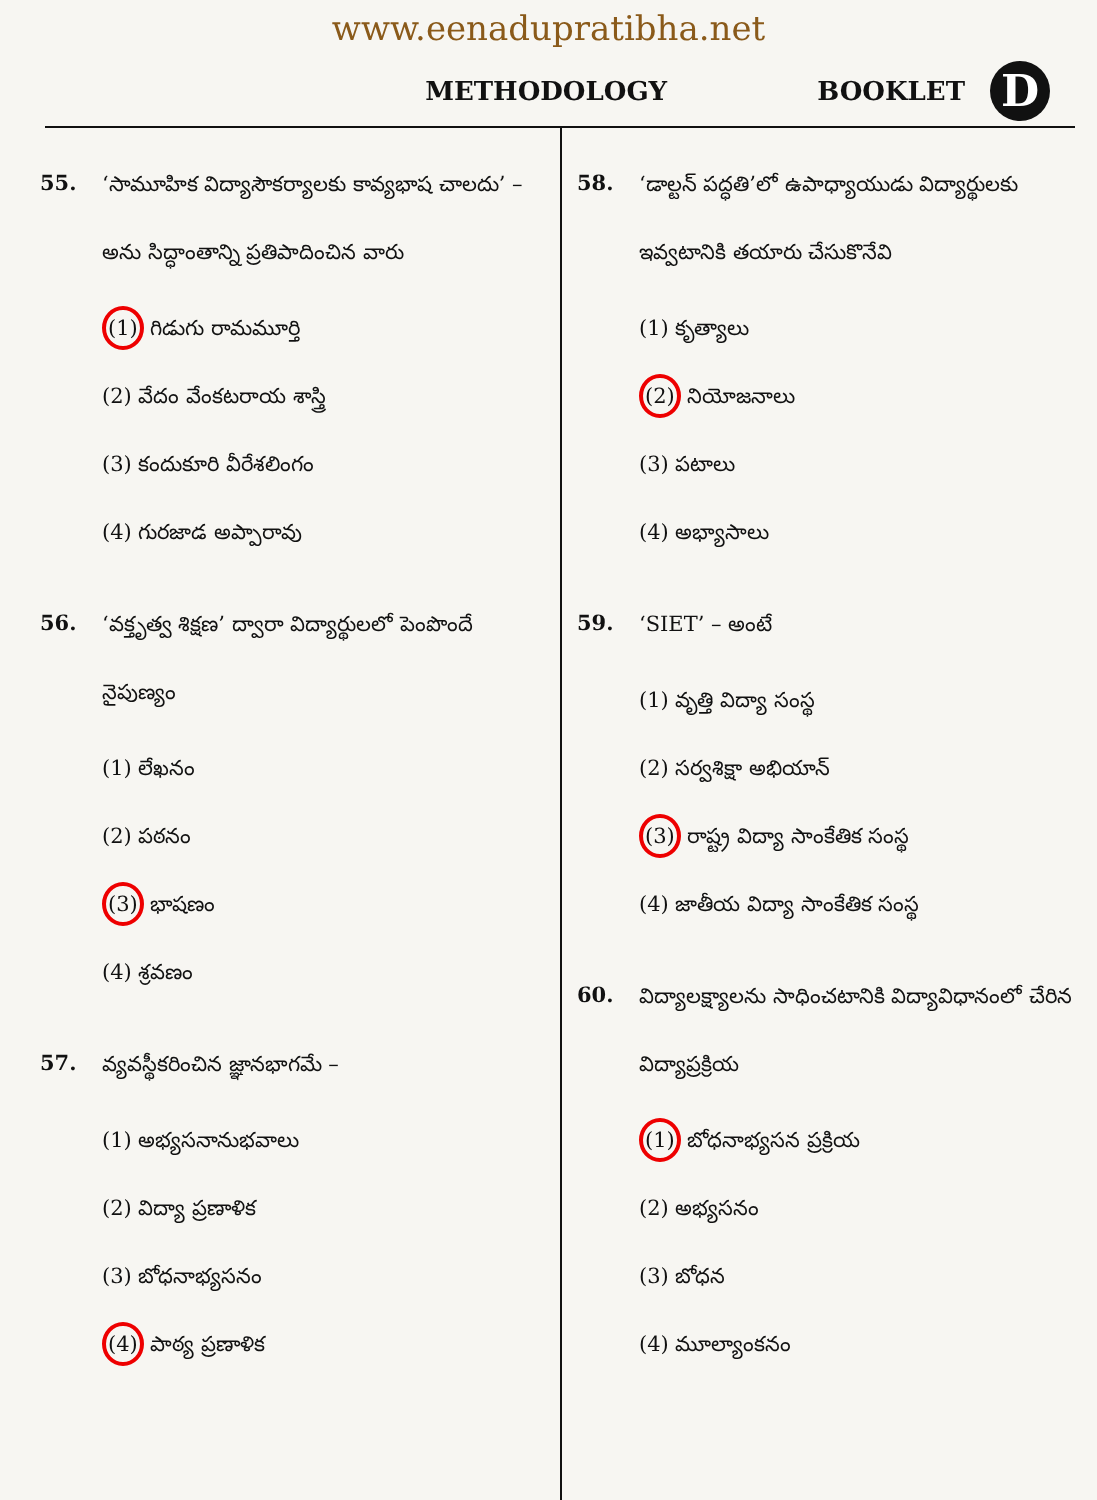www.eenadupratibha.net
METHODOLOGY BOOKLET D
55. ‘సామూహిక విద్యాసౌకర్యాలకు కావ్యభాష చాలదు’ – అను సిద్ధాంతాన్ని ప్రతిపాదించిన వారు
(1) గిడుగు రామమూర్తి
(2) వేదం వేంకటరాయ శాస్త్రి
(3) కందుకూరి వీరేశలింగం
(4) గురజాడ అప్పారావు
56. ‘వక్తృత్వ శిక్షణ’ ద్వారా విద్యార్థులలో పెంపొందే నైపుణ్యం
(1) లేఖనం
(2) పఠనం
(3) భాషణం
(4) శ్రవణం
57. వ్యవస్థీకరించిన జ్ఞానభాగమే –
(1) అభ్యసనానుభవాలు
(2) విద్యా ప్రణాళిక
(3) బోధనాభ్యసనం
(4) పాఠ్య ప్రణాళిక
58. ‘డాల్టన్ పద్ధతి’లో ఉపాధ్యాయుడు విద్యార్థులకు ఇవ్వటానికి తయారు చేసుకొనేవి
(1) కృత్యాలు
(2) నియోజనాలు
(3) పటాలు
(4) అభ్యాసాలు
59. ‘SIET’ – అంటే
(1) వృత్తి విద్యా సంస్థ
(2) సర్వశిక్షా అభియాన్
(3) రాష్ట్ర విద్యా సాంకేతిక సంస్థ
(4) జాతీయ విద్యా సాంకేతిక సంస్థ
60. విద్యాలక్ష్యాలను సాధించటానికి విద్యావిధానంలో చేరిన విద్యాప్రక్రియ
(1) బోధనాభ్యసన ప్రక్రియ
(2) అభ్యసనం
(3) బోధన
(4) మూల్యాంకనం